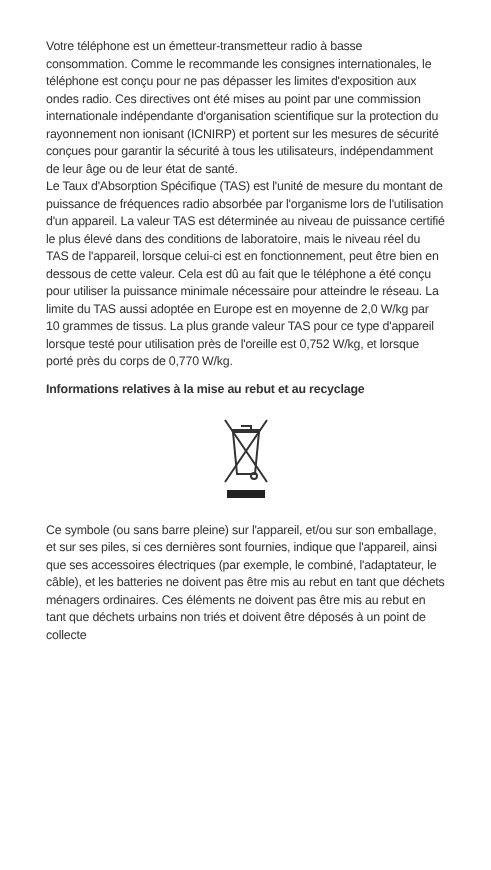Votre téléphone est un émetteur-transmetteur radio à basse consommation. Comme le recommande les consignes internationales, le téléphone est conçu pour ne pas dépasser les limites d'exposition aux ondes radio. Ces directives ont été mises au point par une commission internationale indépendante d'organisation scientifique sur la protection du rayonnement non ionisant (ICNIRP) et portent sur les mesures de sécurité conçues pour garantir la sécurité à tous les utilisateurs, indépendamment de leur âge ou de leur état de santé.
Le Taux d'Absorption Spécifique (TAS) est l'unité de mesure du montant de puissance de fréquences radio absorbée par l'organisme lors de l'utilisation d'un appareil. La valeur TAS est déterminée au niveau de puissance certifié le plus élevé dans des conditions de laboratoire, mais le niveau réel du TAS de l'appareil, lorsque celui-ci est en fonctionnement, peut être bien en dessous de cette valeur. Cela est dû au fait que le téléphone a été conçu pour utiliser la puissance minimale nécessaire pour atteindre le réseau. La limite du TAS aussi adoptée en Europe est en moyenne de 2,0 W/kg par 10 grammes de tissus. La plus grande valeur TAS pour ce type d'appareil lorsque testé pour utilisation près de l'oreille est 0,752 W/kg, et lorsque porté près du corps de 0,770 W/kg.
Informations relatives à la mise au rebut et au recyclage
Ce symbole (ou sans barre pleine) sur l'appareil, et/ou sur son emballage, et sur ses piles, si ces dernières sont fournies, indique que l'appareil, ainsi que ses accessoires électriques (par exemple, le combiné, l'adaptateur, le câble), et les batteries ne doivent pas être mis au rebut en tant que déchets ménagers ordinaires. Ces éléments ne doivent pas être mis au rebut en tant que déchets urbains non triés et doivent être déposés à un point de collecte